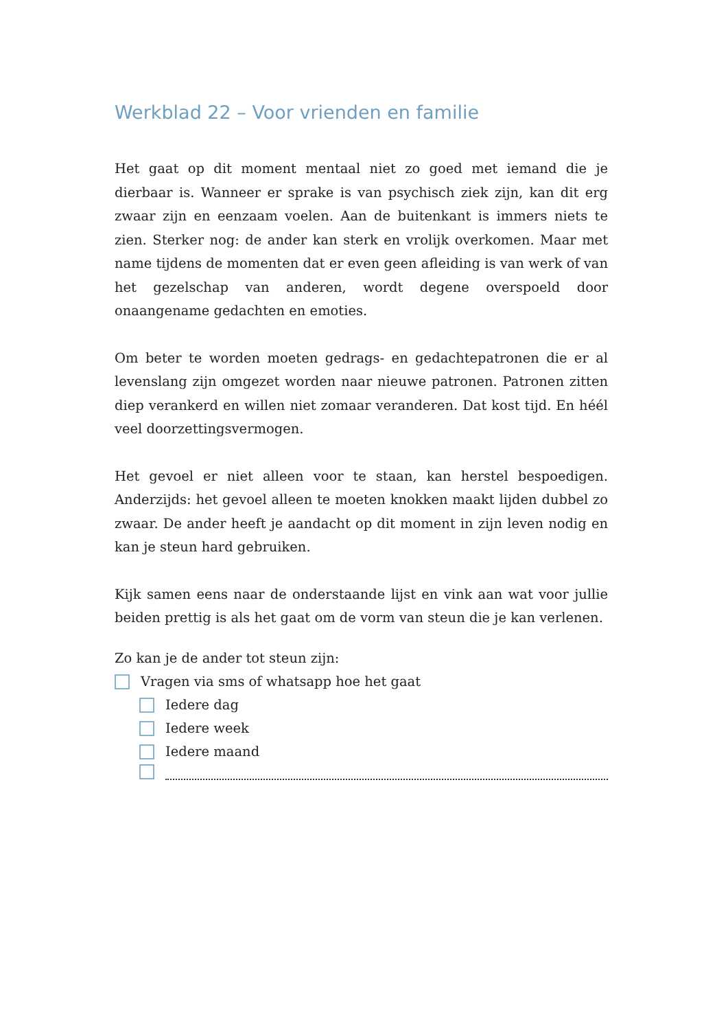Werkblad 22 – Voor vrienden en familie
Het gaat op dit moment mentaal niet zo goed met iemand die je dierbaar is. Wanneer er sprake is van psychisch ziek zijn, kan dit erg zwaar zijn en eenzaam voelen. Aan de buitenkant is immers niets te zien. Sterker nog: de ander kan sterk en vrolijk overkomen. Maar met name tijdens de momenten dat er even geen afleiding is van werk of van het gezelschap van anderen, wordt degene overspoeld door onaangename gedachten en emoties.
Om beter te worden moeten gedrags- en gedachtepatronen die er al levenslang zijn omgezet worden naar nieuwe patronen. Patronen zitten diep verankerd en willen niet zomaar veranderen. Dat kost tijd. En héél veel doorzettingsvermogen.
Het gevoel er niet alleen voor te staan, kan herstel bespoedigen. Anderzijds: het gevoel alleen te moeten knokken maakt lijden dubbel zo zwaar. De ander heeft je aandacht op dit moment in zijn leven nodig en kan je steun hard gebruiken.
Kijk samen eens naar de onderstaande lijst en vink aan wat voor jullie beiden prettig is als het gaat om de vorm van steun die je kan verlenen.
Zo kan je de ander tot steun zijn:
Vragen via sms of whatsapp hoe het gaat
Iedere dag
Iedere week
Iedere maand